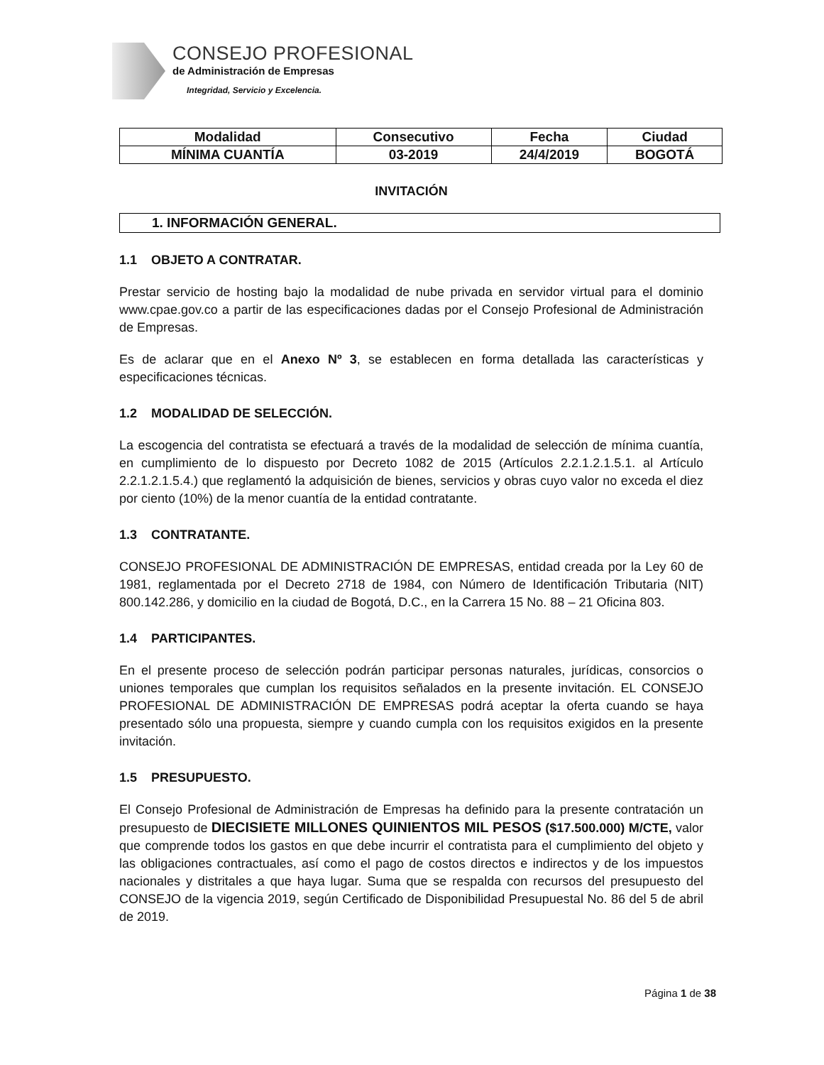CONSEJO PROFESIONAL
de Administración de Empresas
Integridad, Servicio y Excelencia.
| Modalidad | Consecutivo | Fecha | Ciudad |
| --- | --- | --- | --- |
| MÍNIMA CUANTÍA | 03-2019 | 24/4/2019 | BOGOTÁ |
INVITACIÓN
1. INFORMACIÓN GENERAL.
1.1 OBJETO A CONTRATAR.
Prestar servicio de hosting bajo la modalidad de nube privada en servidor virtual para el dominio www.cpae.gov.co a partir de las especificaciones dadas por el Consejo Profesional de Administración de Empresas.
Es de aclarar que en el Anexo Nº 3, se establecen en forma detallada las características y especificaciones técnicas.
1.2 MODALIDAD DE SELECCIÓN.
La escogencia del contratista se efectuará a través de la modalidad de selección de mínima cuantía, en cumplimiento de lo dispuesto por Decreto 1082 de 2015 (Artículos 2.2.1.2.1.5.1. al Artículo 2.2.1.2.1.5.4.) que reglamentó la adquisición de bienes, servicios y obras cuyo valor no exceda el diez por ciento (10%) de la menor cuantía de la entidad contratante.
1.3 CONTRATANTE.
CONSEJO PROFESIONAL DE ADMINISTRACIÓN DE EMPRESAS, entidad creada por la Ley 60 de 1981, reglamentada por el Decreto 2718 de 1984, con Número de Identificación Tributaria (NIT) 800.142.286, y domicilio en la ciudad de Bogotá, D.C., en la Carrera 15 No. 88 – 21 Oficina 803.
1.4 PARTICIPANTES.
En el presente proceso de selección podrán participar personas naturales, jurídicas, consorcios o uniones temporales que cumplan los requisitos señalados en la presente invitación. EL CONSEJO PROFESIONAL DE ADMINISTRACIÓN DE EMPRESAS podrá aceptar la oferta cuando se haya presentado sólo una propuesta, siempre y cuando cumpla con los requisitos exigidos en la presente invitación.
1.5 PRESUPUESTO.
El Consejo Profesional de Administración de Empresas ha definido para la presente contratación un presupuesto de DIECISIETE MILLONES QUINIENTOS MIL PESOS ($17.500.000) M/CTE, valor que comprende todos los gastos en que debe incurrir el contratista para el cumplimiento del objeto y las obligaciones contractuales, así como el pago de costos directos e indirectos y de los impuestos nacionales y distritales a que haya lugar. Suma que se respalda con recursos del presupuesto del CONSEJO de la vigencia 2019, según Certificado de Disponibilidad Presupuestal No. 86 del 5 de abril de 2019.
Página 1 de 38